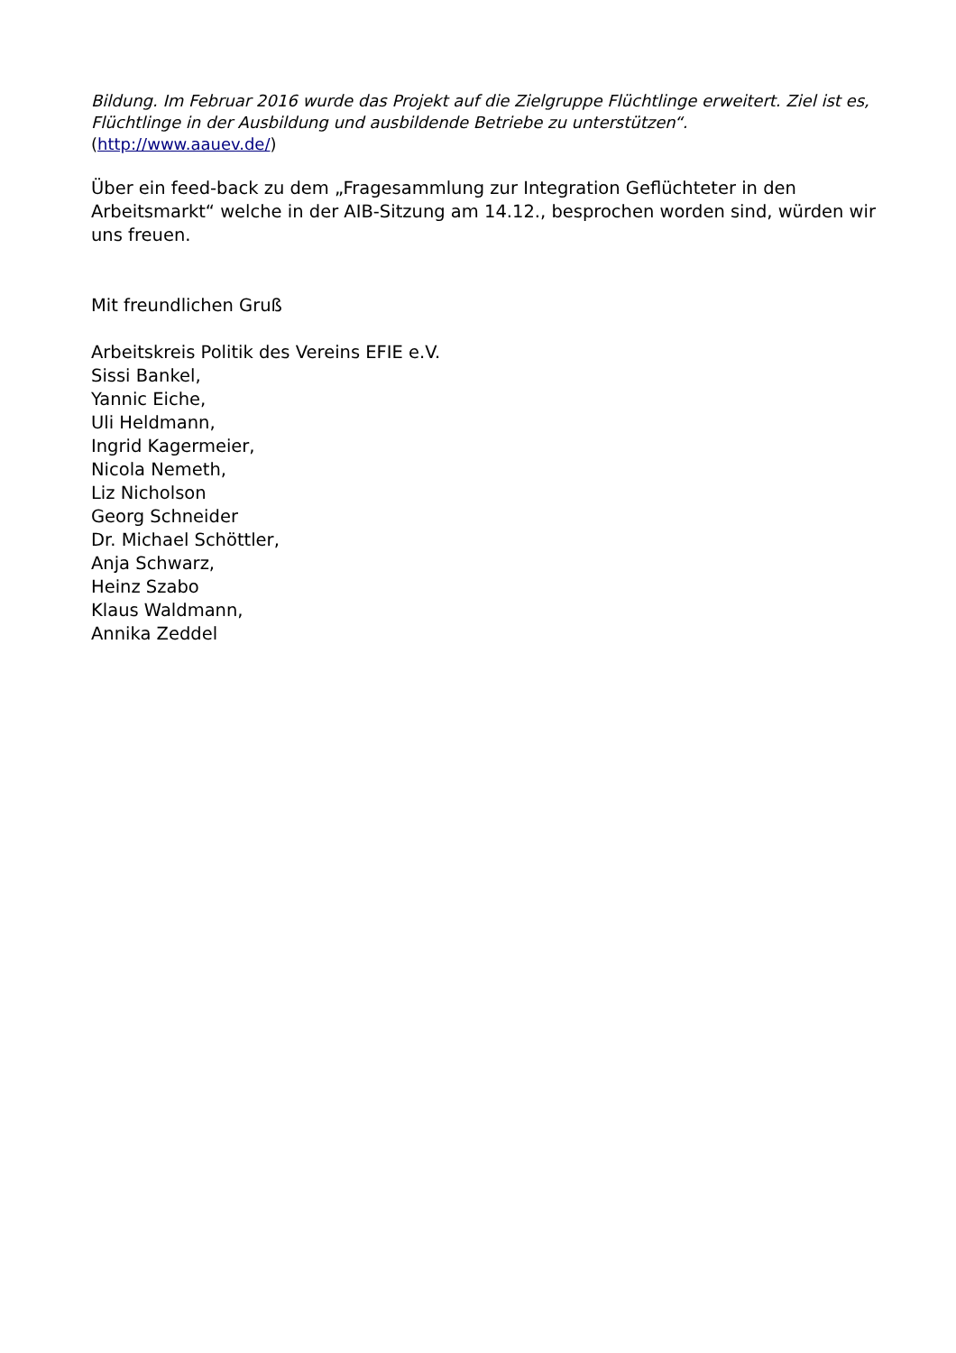Bildung. Im Februar 2016 wurde das Projekt auf die Zielgruppe Flüchtlinge erweitert. Ziel ist es, Flüchtlinge in der Ausbildung und ausbildende Betriebe zu unterstützen“.
(http://www.aauev.de/)
Über ein feed-back zu dem „Fragesammlung zur Integration Geflüchteter in den Arbeitsmarkt“ welche in der AIB-Sitzung am 14.12., besprochen worden sind, würden wir uns freuen.
Mit freundlichen Gruß
Arbeitskreis Politik des Vereins EFIE e.V.
Sissi Bankel,
Yannic Eiche,
Uli Heldmann,
Ingrid Kagermeier,
Nicola Nemeth,
Liz Nicholson
Georg Schneider
Dr. Michael Schöttler,
Anja Schwarz,
Heinz Szabo
Klaus Waldmann,
Annika Zeddel